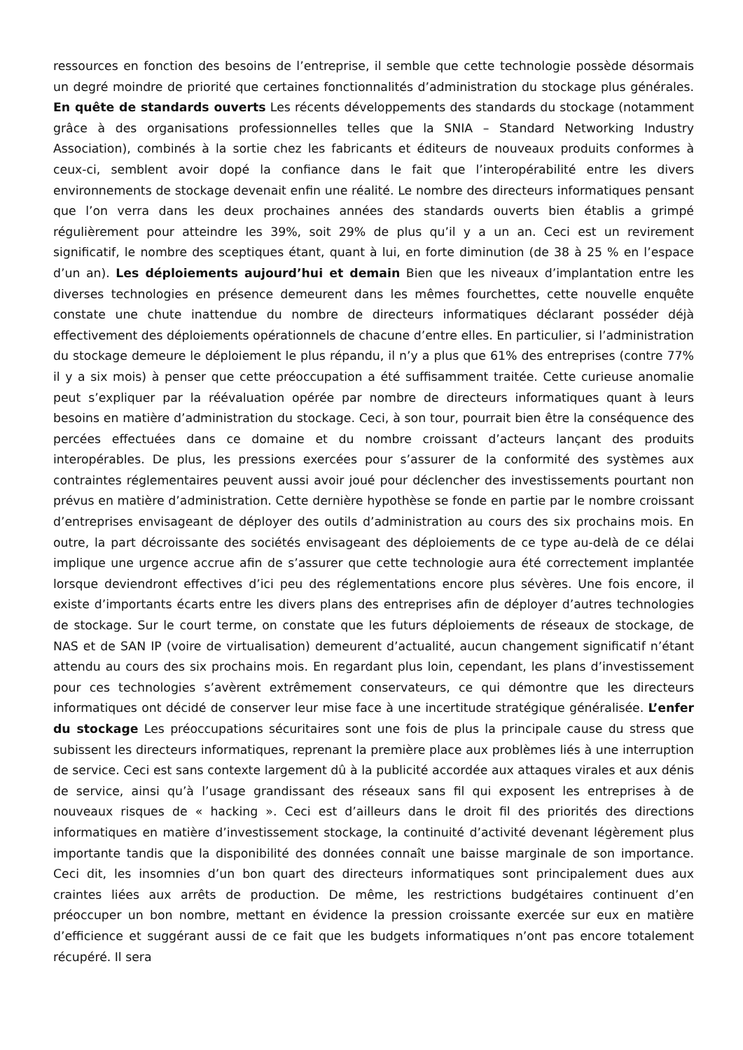ressources en fonction des besoins de l’entreprise, il semble que cette technologie possède désormais un degré moindre de priorité que certaines fonctionnalités d’administration du stockage plus générales. En quête de standards ouverts Les récents développements des standards du stockage (notamment grâce à des organisations professionnelles telles que la SNIA – Standard Networking Industry Association), combinés à la sortie chez les fabricants et éditeurs de nouveaux produits conformes à ceux-ci, semblent avoir dopé la confiance dans le fait que l’interopérabilité entre les divers environnements de stockage devenait enfin une réalité. Le nombre des directeurs informatiques pensant que l’on verra dans les deux prochaines années des standards ouverts bien établis a grimpé régulièrement pour atteindre les 39%, soit 29% de plus qu’il y a un an. Ceci est un revirement significatif, le nombre des sceptiques étant, quant à lui, en forte diminution (de 38 à 25 % en l’espace d’un an). Les déploiements aujourd’hui et demain Bien que les niveaux d’implantation entre les diverses technologies en présence demeurent dans les mêmes fourchettes, cette nouvelle enquête constate une chute inattendue du nombre de directeurs informatiques déclarant posséder déjà effectivement des déploiements opérationnels de chacune d’entre elles. En particulier, si l’administration du stockage demeure le déploiement le plus répandu, il n’y a plus que 61% des entreprises (contre 77% il y a six mois) à penser que cette préoccupation a été suffisamment traitée. Cette curieuse anomalie peut s’expliquer par la réévaluation opérée par nombre de directeurs informatiques quant à leurs besoins en matière d’administration du stockage. Ceci, à son tour, pourrait bien être la conséquence des percées effectuées dans ce domaine et du nombre croissant d’acteurs lançant des produits interopérables. De plus, les pressions exercées pour s’assurer de la conformité des systèmes aux contraintes réglementaires peuvent aussi avoir joué pour déclencher des investissements pourtant non prévus en matière d’administration. Cette dernière hypothèse se fonde en partie par le nombre croissant d’entreprises envisageant de déployer des outils d’administration au cours des six prochains mois. En outre, la part décroissante des sociétés envisageant des déploiements de ce type au-delà de ce délai implique une urgence accrue afin de s’assurer que cette technologie aura été correctement implantée lorsque deviendront effectives d’ici peu des réglementations encore plus sévères. Une fois encore, il existe d’importants écarts entre les divers plans des entreprises afin de déployer d’autres technologies de stockage. Sur le court terme, on constate que les futurs déploiements de réseaux de stockage, de NAS et de SAN IP (voire de virtualisation) demeurent d’actualité, aucun changement significatif n’étant attendu au cours des six prochains mois. En regardant plus loin, cependant, les plans d’investissement pour ces technologies s’avèrent extrêmement conservateurs, ce qui démontre que les directeurs informatiques ont décidé de conserver leur mise face à une incertitude stratégique généralisée. L’enfer du stockage Les préoccupations sécuritaires sont une fois de plus la principale cause du stress que subissent les directeurs informatiques, reprenant la première place aux problèmes liés à une interruption de service. Ceci est sans contexte largement dû à la publicité accordée aux attaques virales et aux dénis de service, ainsi qu’à l’usage grandissant des réseaux sans fil qui exposent les entreprises à de nouveaux risques de « hacking ». Ceci est d’ailleurs dans le droit fil des priorités des directions informatiques en matière d’investissement stockage, la continuité d’activité devenant légèrement plus importante tandis que la disponibilité des données connaît une baisse marginale de son importance. Ceci dit, les insomnies d’un bon quart des directeurs informatiques sont principalement dues aux craintes liées aux arrêts de production. De même, les restrictions budgétaires continuent d’en préoccuper un bon nombre, mettant en évidence la pression croissante exercée sur eux en matière d’efficience et suggérant aussi de ce fait que les budgets informatiques n’ont pas encore totalement récupéré. Il sera